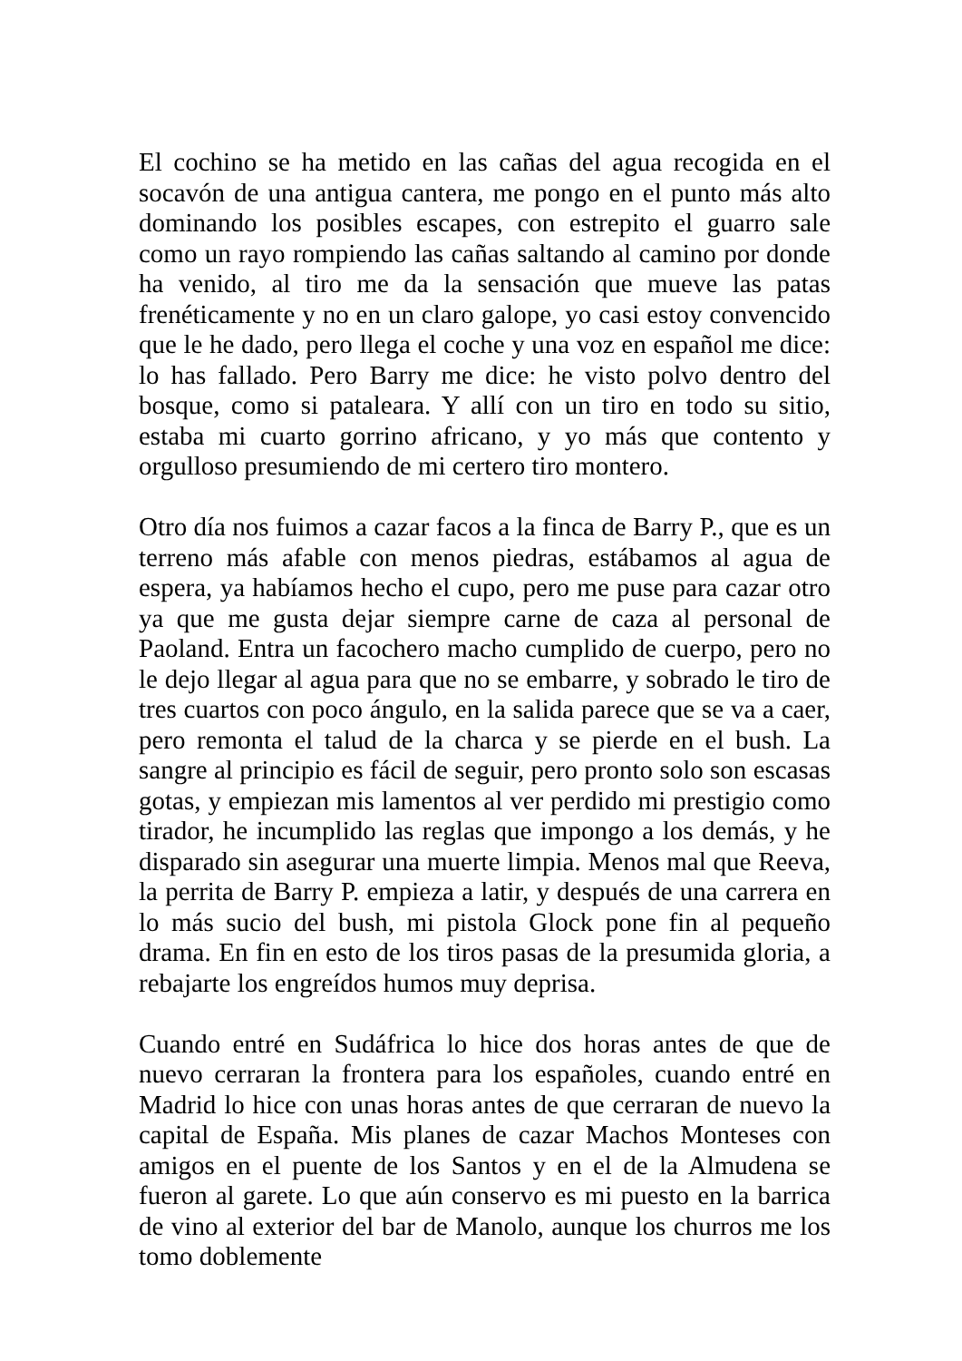El cochino se ha metido en las cañas del agua recogida en el socavón de una antigua cantera, me pongo en el punto más alto dominando los posibles escapes, con estrepito el guarro sale como un rayo rompiendo las cañas saltando al camino por donde ha venido, al tiro me da la sensación que mueve las patas frenéticamente y no en un claro galope, yo casi estoy convencido que le he dado, pero llega el coche y una voz en español me dice: lo has fallado. Pero Barry me dice: he visto polvo dentro del bosque, como si pataleara. Y allí con un tiro en todo su sitio, estaba mi cuarto gorrino africano, y yo más que contento y orgulloso presumiendo de mi certero tiro montero.
Otro día nos fuimos a cazar facos a la finca de Barry P., que es un terreno más afable con menos piedras, estábamos al agua de espera, ya habíamos hecho el cupo, pero me puse para cazar otro ya que me gusta dejar siempre carne de caza al personal de Paoland. Entra un facochero macho cumplido de cuerpo, pero no le dejo llegar al agua para que no se embarre, y sobrado le tiro de tres cuartos con poco ángulo, en la salida parece que se va a caer, pero remonta el talud de la charca y se pierde en el bush. La sangre al principio es fácil de seguir, pero pronto solo son escasas gotas, y empiezan mis lamentos al ver perdido mi prestigio como tirador, he incumplido las reglas que impongo a los demás, y he disparado sin asegurar una muerte limpia. Menos mal que Reeva, la perrita de Barry P. empieza a latir, y después de una carrera en lo más sucio del bush, mi pistola Glock pone fin al pequeño drama. En fin en esto de los tiros pasas de la presumida gloria, a rebajarte los engreídos humos muy deprisa.
Cuando entré en Sudáfrica lo hice dos horas antes de que de nuevo cerraran la frontera para los españoles, cuando entré en Madrid lo hice con unas horas antes de que cerraran de nuevo la capital de España. Mis planes de cazar Machos Monteses con amigos en el puente de los Santos y en el de la Almudena se fueron al garete. Lo que aún conservo es mi puesto en la barrica de vino al exterior del bar de Manolo, aunque los churros me los tomo doblemente